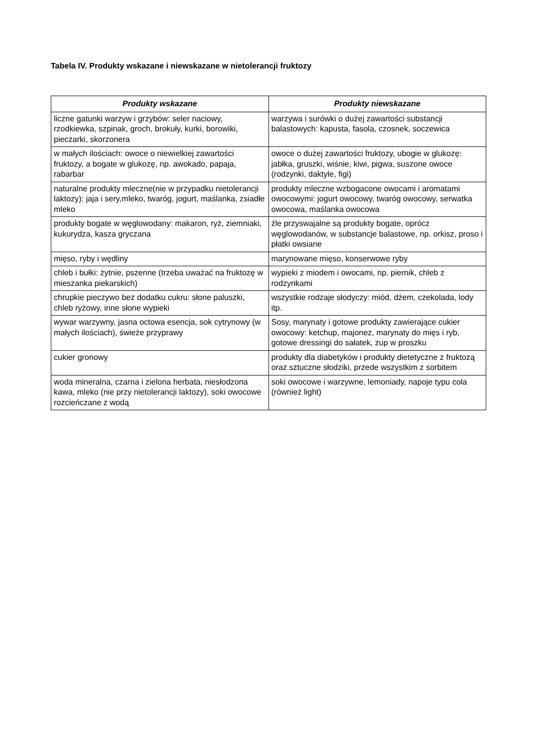Tabela IV. Produkty wskazane i niewskazane w nietolerancji fruktozy
| Produkty wskazane | Produkty niewskazane |
| --- | --- |
| liczne gatunki warzyw i grzybów: seler naciowy, rzodkiewka, szpinak, groch, brokuły, kurki, borowiki, pieczarki, skorzonera | warzywa i surówki o dużej zawartości substancji balastowych: kapusta, fasola, czosnek, soczewica |
| w małych ilościach: owoce o niewielkiej zawartości fruktozy, a bogate w glukozę, np. awokado, papaja, rabarbar | owoce o dużej zawartości fruktozy, ubogie w glukozę: jabłka, gruszki, wiśnie, kiwi, pigwa, suszone owoce (rodzynki, daktyle, figi) |
| naturalne produkty mleczne(nie w przypadku nietolerancji laktozy): jaja i sery,mleko, twaróg, jogurt, maślanka, zsiadłe mleko | produkty mleczne wzbogacone owocami i aromatami owocowymi: jogurt owocowy, twaróg owocowy, serwatka owocowa, maślanka owocowa |
| produkty bogate w węglowodany: makaron, ryż, ziemniaki, kukurydza, kasza gryczana | źle przyswajalne są produkty bogate, oprócz węglowodanów, w substancje balastowe, np. orkisz, proso i płatki owsiane |
| mięso, ryby i wędliny | marynowane mięso, konserwowe ryby |
| chleb i bułki: żytnie, pszenne (trzeba uważać na fruktozę w mieszanka piekarskich) | wypieki z miodem i owocami, np. piernik, chleb z rodzynkami |
| chrupkie pieczywo bez dodatku cukru: słone paluszki, chleb ryżowy, inne słone wypieki | wszystkie rodzaje słodyczy: miód, dżem, czekolada, lody itp. |
| wywar warzywny, jasna octowa esencja, sok cytrynowy (w małych ilościach), świeże przyprawy | Sosy, marynaty i gotowe produkty zawierające cukier owocowy: ketchup, majonez, marynaty do mięs i ryb, gotowe dressingi do sałatek, zup w proszku |
| cukier gronowy | produkty dla diabetyków i produkty dietetyczne z fruktozą oraz sztuczne słodziki, przede wszystkim z sorbitem |
| woda mineralna, czarna i zielona herbata, niesłodzona kawa, mleko (nie przy nietolerancji laktozy), soki owocowe rozcieńczane z wodą | soki owocowe i warzywne, lemoniady, napoje typu cola (również light) |